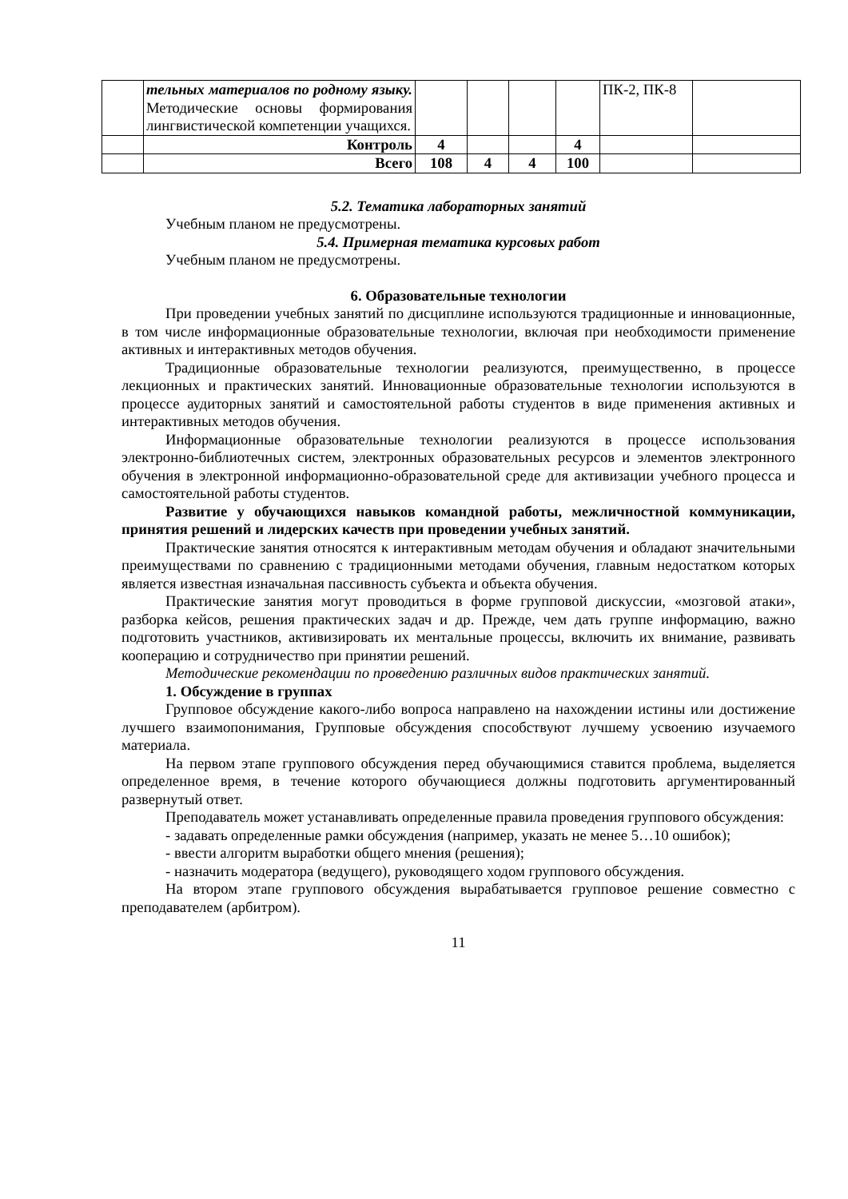| | тельных материалов по родному языку. Методические основы формирования лингвистической компетенции учащихся. | | | | | ПК-2, ПК-8 | |
| | Контроль | 4 | | | 4 | | |
| | Всего | 108 | 4 | 4 | 100 | | |
5.2. Тематика лабораторных занятий
Учебным планом не предусмотрены.
5.4. Примерная тематика курсовых работ
Учебным планом не предусмотрены.
6. Образовательные технологии
При проведении учебных занятий по дисциплине используются традиционные и инновационные, в том числе информационные образовательные технологии, включая при необходимости применение активных и интерактивных методов обучения.
Традиционные образовательные технологии реализуются, преимущественно, в процессе лекционных и практических занятий. Инновационные образовательные технологии используются в процессе аудиторных занятий и самостоятельной работы студентов в виде применения активных и интерактивных методов обучения.
Информационные образовательные технологии реализуются в процессе использования электронно-библиотечных систем, электронных образовательных ресурсов и элементов электронного обучения в электронной информационно-образовательной среде для активизации учебного процесса и самостоятельной работы студентов.
Развитие у обучающихся навыков командной работы, межличностной коммуникации, принятия решений и лидерских качеств при проведении учебных занятий.
Практические занятия относятся к интерактивным методам обучения и обладают значительными преимуществами по сравнению с традиционными методами обучения, главным недостатком которых является известная изначальная пассивность субъекта и объекта обучения.
Практические занятия могут проводиться в форме групповой дискуссии, «мозговой атаки», разборка кейсов, решения практических задач и др. Прежде, чем дать группе информацию, важно подготовить участников, активизировать их ментальные процессы, включить их внимание, развивать кооперацию и сотрудничество при принятии решений.
Методические рекомендации по проведению различных видов практических занятий.
1. Обсуждение в группах
Групповое обсуждение какого-либо вопроса направлено на нахождении истины или достижение лучшего взаимопонимания, Групповые обсуждения способствуют лучшему усвоению изучаемого материала.
На первом этапе группового обсуждения перед обучающимися ставится проблема, выделяется определенное время, в течение которого обучающиеся должны подготовить аргументированный развернутый ответ.
Преподаватель может устанавливать определенные правила проведения группового обсуждения:
- задавать определенные рамки обсуждения (например, указать не менее 5…10 ошибок);
- ввести алгоритм выработки общего мнения (решения);
- назначить модератора (ведущего), руководящего ходом группового обсуждения.
На втором этапе группового обсуждения вырабатывается групповое решение совместно с преподавателем (арбитром).
11